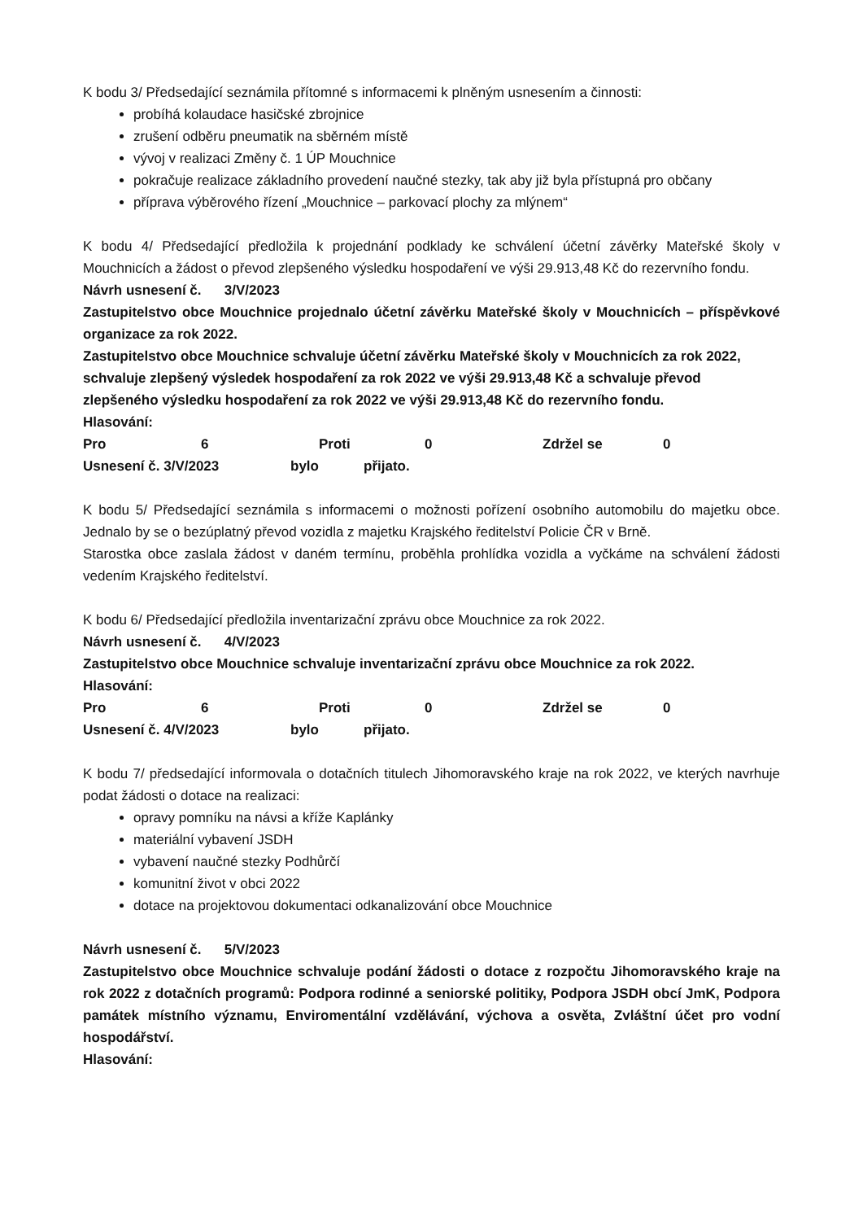K bodu 3/ Předsedající seznámila přítomné s informacemi k plněným usnesením a činnosti:
probíhá kolaudace hasičské zbrojnice
zrušení odběru pneumatik na sběrném místě
vývoj v realizaci Změny č. 1 ÚP Mouchnice
pokračuje realizace základního provedení naučné stezky, tak aby již byla přístupná pro občany
příprava výběrového řízení „Mouchnice – parkovací plochy za mlýnem“
K bodu 4/ Předsedající předložila k projednání podklady ke schválení účetní závěrky Mateřské školy v Mouchnicích a žádost o převod zlepšeného výsledku hospodaření ve výši 29.913,48 Kč do rezervního fondu.
Návrh usnesení č. 3/V/2023
Zastupitelstvo obce Mouchnice projednalo účetní závěrku Mateřské školy v Mouchnicích – příspěvkové organizace za rok 2022.
Zastupitelstvo obce Mouchnice schvaluje účetní závěrku Mateřské školy v Mouchnicích za rok 2022, schvaluje zlepšený výsledek hospodaření za rok 2022 ve výši 29.913,48 Kč a schvaluje převod zlepšeného výsledku hospodaření za rok 2022 ve výši 29.913,48 Kč do rezervního fondu.
Hlasování:
Pro 6 Proti 0 Zdržel se 0
Usnesení č. 3/V/2023 bylo přijato.
K bodu 5/ Předsedající seznámila s informacemi o možnosti pořízení osobního automobilu do majetku obce. Jednalo by se o bezúplatný převod vozidla z majetku Krajského ředitelství Policie ČR v Brně.
Starostka obce zaslala žádost v daném termínu, proběhla prohlídka vozidla a vyčkáme na schválení žádosti vedením Krajského ředitelství.
K bodu 6/ Předsedající předložila inventarizační zprávu obce Mouchnice za rok 2022.
Návrh usnesení č. 4/V/2023
Zastupitelstvo obce Mouchnice schvaluje inventarizační zprávu obce Mouchnice za rok 2022.
Hlasování:
Pro 6 Proti 0 Zdržel se 0
Usnesení č. 4/V/2023 bylo přijato.
K bodu 7/ předsedající informovala o dotačních titulech Jihomoravského kraje na rok 2022, ve kterých navrhuje podat žádosti o dotace na realizaci:
opravy pomníku na návsi a kříže Kaplánky
materiální vybavení JSDH
vybavení naučné stezky Podhůrčí
komunitní život v obci 2022
dotace na projektovou dokumentaci odkanalizování obce Mouchnice
Návrh usnesení č. 5/V/2023
Zastupitelstvo obce Mouchnice schvaluje podání žádosti o dotace z rozpočtu Jihomoravského kraje na rok 2022 z dotačních programů: Podpora rodinné a seniorské politiky, Podpora JSDH obcí JmK, Podpora památek místního významu, Enviromentální vzdělávání, výchova a osvěta, Zvláštní účet pro vodní hospodářství.
Hlasování: